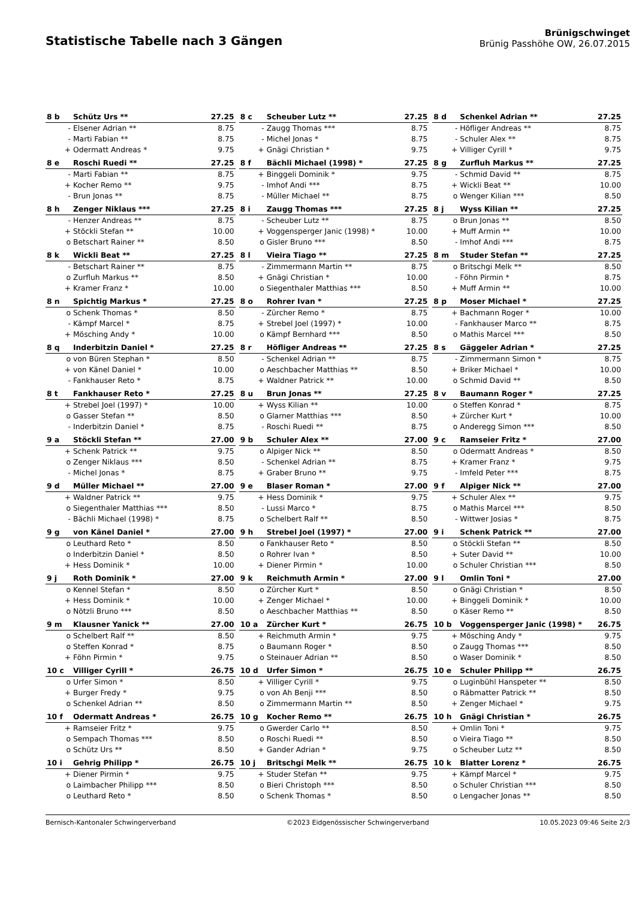Statistische Tabelle nach 3 Gängen
Brünigschwinget
Brünig Passhöhe OW, 26.07.2015
| 8 b | Schütz Urs ** | 27.25 |
| --- | --- | --- |
| - | Elsener Adrian ** | 8.75 |
| - | Marti Fabian ** | 8.75 |
| + | Odermatt Andreas * | 9.75 |
| 8 c | Scheuber Lutz ** | 27.25 |
| --- | --- | --- |
| - | Zaugg Thomas *** | 8.75 |
| - | Michel Jonas * | 8.75 |
| + | Gnägi Christian * | 9.75 |
| 8 d | Schenkel Adrian ** | 27.25 |
| --- | --- | --- |
| - | Höfliger Andreas ** | 8.75 |
| - | Schuler Alex ** | 8.75 |
| + | Villiger Cyrill * | 9.75 |
| 8 e | Roschi Ruedi ** | 27.25 |
| --- | --- | --- |
| - | Marti Fabian ** | 8.75 |
| + | Kocher Remo ** | 9.75 |
| - | Brun Jonas ** | 8.75 |
| 8 f | Bächli Michael (1998) * | 27.25 |
| --- | --- | --- |
| + | Binggeli Dominik * | 9.75 |
| - | Imhof Andi *** | 8.75 |
| - | Müller Michael ** | 8.75 |
| 8 g | Zurfluh Markus ** | 27.25 |
| --- | --- | --- |
| - | Schmid David ** | 8.75 |
| + | Wickli Beat ** | 10.00 |
| o | Wenger Kilian *** | 8.50 |
| 8 h | Zenger Niklaus *** | 27.25 |
| --- | --- | --- |
| - | Henzer Andreas ** | 8.75 |
| + | Stöckli Stefan ** | 10.00 |
| o | Betschart Rainer ** | 8.50 |
| 8 i | Zaugg Thomas *** | 27.25 |
| --- | --- | --- |
| - | Scheuber Lutz ** | 8.75 |
| + | Voggensperger Janic (1998) * | 10.00 |
| o | Gisler Bruno *** | 8.50 |
| 8 j | Wyss Kilian ** | 27.25 |
| --- | --- | --- |
| o | Brun Jonas ** | 8.50 |
| + | Muff Armin ** | 10.00 |
| - | Imhof Andi *** | 8.75 |
| 8 k | Wickli Beat ** | 27.25 |
| --- | --- | --- |
| - | Betschart Rainer ** | 8.75 |
| o | Zurfluh Markus ** | 8.50 |
| + | Kramer Franz * | 10.00 |
| 8 l | Vieira Tiago ** | 27.25 |
| --- | --- | --- |
| - | Zimmermann Martin ** | 8.75 |
| + | Gnägi Christian * | 10.00 |
| o | Siegenthaler Matthias *** | 8.50 |
| 8 m | Studer Stefan ** | 27.25 |
| --- | --- | --- |
| o | Britschgi Melk ** | 8.50 |
| - | Föhn Pirmin * | 8.75 |
| + | Muff Armin ** | 10.00 |
| 8 n | Spichtig Markus * | 27.25 |
| --- | --- | --- |
| o | Schenk Thomas * | 8.50 |
| - | Kämpf Marcel * | 8.75 |
| + | Mösching Andy * | 10.00 |
| 8 o | Rohrer Ivan * | 27.25 |
| --- | --- | --- |
| - | Zürcher Remo * | 8.75 |
| + | Strebel Joel (1997) * | 10.00 |
| o | Kämpf Bernhard *** | 8.50 |
| 8 p | Moser Michael * | 27.25 |
| --- | --- | --- |
| + | Bachmann Roger * | 10.00 |
| - | Fankhauser Marco ** | 8.75 |
| o | Mathis Marcel *** | 8.50 |
| 8 q | Inderbitzin Daniel * | 27.25 |
| --- | --- | --- |
| o | von Büren Stephan * | 8.50 |
| + | von Känel Daniel * | 10.00 |
| - | Fankhauser Reto * | 8.75 |
| 8 r | Höfliger Andreas ** | 27.25 |
| --- | --- | --- |
| - | Schenkel Adrian ** | 8.75 |
| o | Aeschbacher Matthias ** | 8.50 |
| + | Waldner Patrick ** | 10.00 |
| 8 s | Gäggeler Adrian * | 27.25 |
| --- | --- | --- |
| - | Zimmermann Simon * | 8.75 |
| + | Briker Michael * | 10.00 |
| o | Schmid David ** | 8.50 |
| 8 t | Fankhauser Reto * | 27.25 |
| --- | --- | --- |
| + | Strebel Joel (1997) * | 10.00 |
| o | Gasser Stefan ** | 8.50 |
| - | Inderbitzin Daniel * | 8.75 |
| 8 u | Brun Jonas ** | 27.25 |
| --- | --- | --- |
| + | Wyss Kilian ** | 10.00 |
| o | Glarner Matthias *** | 8.50 |
| - | Roschi Ruedi ** | 8.75 |
| 8 v | Baumann Roger * | 27.25 |
| --- | --- | --- |
| o | Steffen Konrad * | 8.75 |
| + | Zürcher Kurt * | 10.00 |
| o | Anderegg Simon *** | 8.50 |
| 9 a | Stöckli Stefan ** | 27.00 |
| --- | --- | --- |
| + | Schenk Patrick ** | 9.75 |
| o | Zenger Niklaus *** | 8.50 |
| - | Michel Jonas * | 8.75 |
| 9 b | Schuler Alex ** | 27.00 |
| --- | --- | --- |
| o | Alpiger Nick ** | 8.50 |
| - | Schenkel Adrian ** | 8.75 |
| + | Graber Bruno ** | 9.75 |
| 9 c | Ramseier Fritz * | 27.00 |
| --- | --- | --- |
| o | Odermatt Andreas * | 8.50 |
| + | Kramer Franz * | 9.75 |
| - | Imfeld Peter *** | 8.75 |
| 9 d | Müller Michael ** | 27.00 |
| --- | --- | --- |
| + | Waldner Patrick ** | 9.75 |
| o | Siegenthaler Matthias *** | 8.50 |
| - | Bächli Michael (1998) * | 8.75 |
| 9 e | Blaser Roman * | 27.00 |
| --- | --- | --- |
| + | Hess Dominik * | 9.75 |
| - | Lussi Marco * | 8.75 |
| o | Schelbert Ralf ** | 8.50 |
| 9 f | Alpiger Nick ** | 27.00 |
| --- | --- | --- |
| + | Schuler Alex ** | 9.75 |
| o | Mathis Marcel *** | 8.50 |
| - | Wittwer Josias * | 8.75 |
| 9 g | von Känel Daniel * | 27.00 |
| --- | --- | --- |
| o | Leuthard Reto * | 8.50 |
| o | Inderbitzin Daniel * | 8.50 |
| + | Hess Dominik * | 10.00 |
| 9 h | Strebel Joel (1997) * | 27.00 |
| --- | --- | --- |
| o | Fankhauser Reto * | 8.50 |
| o | Rohrer Ivan * | 8.50 |
| + | Diener Pirmin * | 10.00 |
| 9 i | Schenk Patrick ** | 27.00 |
| --- | --- | --- |
| o | Stöckli Stefan ** | 8.50 |
| + | Suter David ** | 10.00 |
| o | Schuler Christian *** | 8.50 |
| 9 j | Roth Dominik * | 27.00 |
| --- | --- | --- |
| o | Kennel Stefan * | 8.50 |
| + | Hess Dominik * | 10.00 |
| o | Nötzli Bruno *** | 8.50 |
| 9 k | Reichmuth Armin * | 27.00 |
| --- | --- | --- |
| o | Zürcher Kurt * | 8.50 |
| + | Zenger Michael * | 10.00 |
| o | Aeschbacher Matthias ** | 8.50 |
| 9 l | Omlin Toni * | 27.00 |
| --- | --- | --- |
| o | Gnägi Christian * | 8.50 |
| + | Binggeli Dominik * | 10.00 |
| o | Käser Remo ** | 8.50 |
| 9 m | Klausner Yanick ** | 27.00 |
| --- | --- | --- |
| o | Schelbert Ralf ** | 8.50 |
| o | Steffen Konrad * | 8.75 |
| + | Föhn Pirmin * | 9.75 |
| 10 a | Zürcher Kurt * | 26.75 |
| --- | --- | --- |
| + | Reichmuth Armin * | 9.75 |
| o | Baumann Roger * | 8.50 |
| o | Steinauer Adrian ** | 8.50 |
| 10 b | Voggensperger Janic (1998) * | 26.75 |
| --- | --- | --- |
| + | Mösching Andy * | 9.75 |
| o | Zaugg Thomas *** | 8.50 |
| o | Waser Dominik * | 8.50 |
| 10 c | Villiger Cyrill * | 26.75 |
| --- | --- | --- |
| o | Urfer Simon * | 8.50 |
| + | Burger Fredy * | 9.75 |
| o | Schenkel Adrian ** | 8.50 |
| 10 d | Urfer Simon * | 26.75 |
| --- | --- | --- |
| + | Villiger Cyrill * | 9.75 |
| o | von Ah Benji *** | 8.50 |
| o | Zimmermann Martin ** | 8.50 |
| 10 e | Schuler Philipp ** | 26.75 |
| --- | --- | --- |
| o | Luginbühl Hanspeter ** | 8.50 |
| o | Räbmatter Patrick ** | 8.50 |
| + | Zenger Michael * | 9.75 |
| 10 f | Odermatt Andreas * | 26.75 |
| --- | --- | --- |
| + | Ramseier Fritz * | 9.75 |
| o | Sempach Thomas *** | 8.50 |
| o | Schütz Urs ** | 8.50 |
| 10 g | Kocher Remo ** | 26.75 |
| --- | --- | --- |
| o | Gwerder Carlo ** | 8.50 |
| o | Roschi Ruedi ** | 8.50 |
| + | Gander Adrian * | 9.75 |
| 10 h | Gnägi Christian * | 26.75 |
| --- | --- | --- |
| + | Omlin Toni * | 9.75 |
| o | Vieira Tiago ** | 8.50 |
| o | Scheuber Lutz ** | 8.50 |
| 10 i | Gehrig Philipp * | 26.75 |
| --- | --- | --- |
| + | Diener Pirmin * | 9.75 |
| o | Laimbacher Philipp *** | 8.50 |
| o | Leuthard Reto * | 8.50 |
| 10 j | Britschgi Melk ** | 26.75 |
| --- | --- | --- |
| + | Studer Stefan ** | 9.75 |
| o | Bieri Christoph *** | 8.50 |
| o | Schenk Thomas * | 8.50 |
| 10 k | Blatter Lorenz * | 26.75 |
| --- | --- | --- |
| + | Kämpf Marcel * | 9.75 |
| o | Schuler Christian *** | 8.50 |
| o | Lengacher Jonas ** | 8.50 |
Bernisch-Kantonaler Schwingerverband ©2023 Eidgenössischer Schwingerverband 10.05.2023 09:46 Seite 2/3